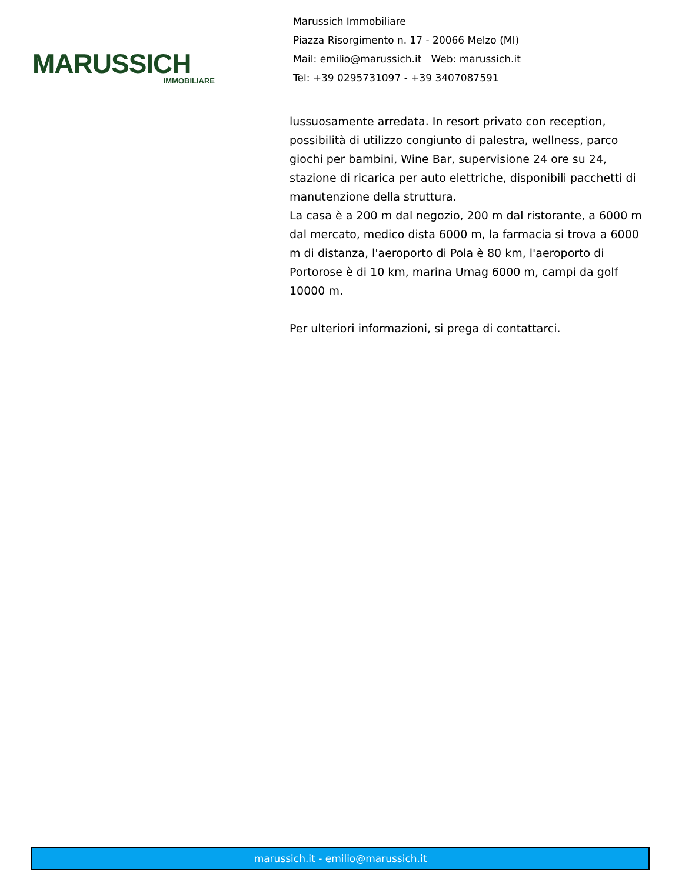MARUSSICH
IMMOBILIARE
Marussich Immobiliare
Piazza Risorgimento n. 17 - 20066 Melzo (MI)
Mail: emilio@marussich.it Web: marussich.it
Tel: +39 0295731097 - +39 3407087591
lussuosamente arredata. In resort privato con reception, possibilità di utilizzo congiunto di palestra, wellness, parco giochi per bambini, Wine Bar, supervisione 24 ore su 24, stazione di ricarica per auto elettriche, disponibili pacchetti di manutenzione della struttura.
La casa è a 200 m dal negozio, 200 m dal ristorante, a 6000 m dal mercato, medico dista 6000 m, la farmacia si trova a 6000 m di distanza, l'aeroporto di Pola è 80 km, l'aeroporto di Portorose è di 10 km, marina Umag 6000 m, campi da golf 10000 m.
Per ulteriori informazioni, si prega di contattarci.
marussich.it - emilio@marussich.it